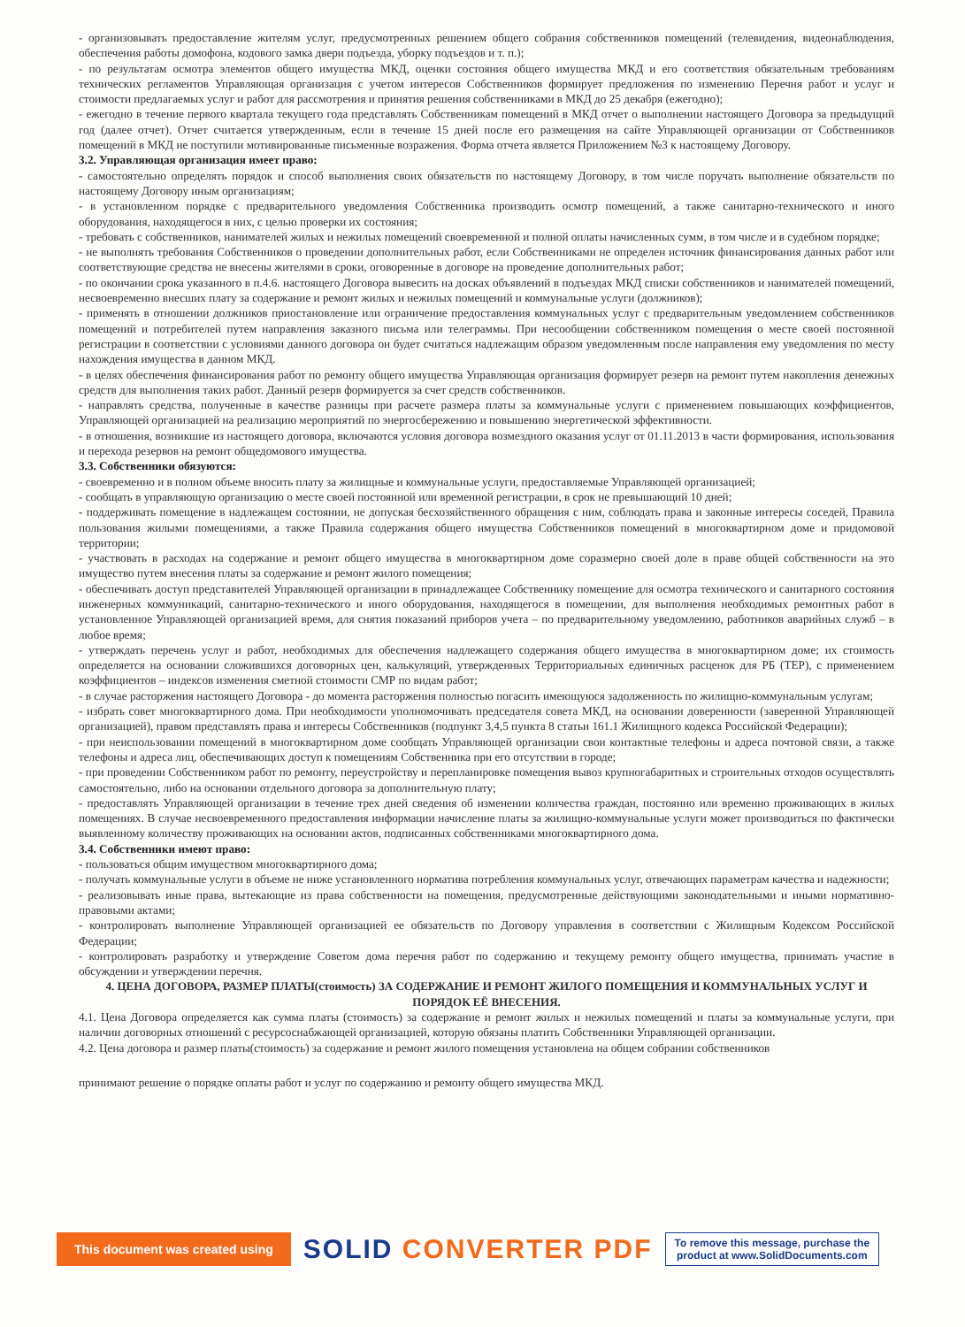- организовывать предоставление жителям услуг, предусмотренных решением общего собрания собственников помещений (телевидения, видеонаблюдения, обеспечения работы домофона, кодового замка двери подъезда, уборку подъездов и т. п.);
- по результатам осмотра элементов общего имущества МКД, оценки состояния общего имущества МКД и его соответствия обязательным требованиям технических регламентов Управляющая организация с учетом интересов Собственников формирует предложения по изменению Перечня работ и услуг и стоимости предлагаемых услуг и работ для рассмотрения и принятия решения собственниками в МКД до 25 декабря (ежегодно);
- ежегодно в течение первого квартала текущего года представлять Собственникам помещений в МКД отчет о выполнении настоящего Договора за предыдущий год (далее отчет). Отчет считается утвержденным, если в течение 15 дней после его размещения на сайте Управляющей организации от Собственников помещений в МКД не поступили мотивированные письменные возражения. Форма отчета является Приложением №3 к настоящему Договору.
3.2. Управляющая организация имеет право:
- самостоятельно определять порядок и способ выполнения своих обязательств по настоящему Договору, в том числе поручать выполнение обязательств по настоящему Договору иным организациям;
- в установленном порядке с предварительного уведомления Собственника производить осмотр помещений, а также санитарно-технического и иного оборудования, находящегося в них, с целью проверки их состояния;
- требовать с собственников, нанимателей жилых и нежилых помещений своевременной и полной оплаты начисленных сумм, в том числе и в судебном порядке;
- не выполнять требования Собственников о проведении дополнительных работ, если Собственниками не определен источник финансирования данных работ или соответствующие средства не внесены жителями в сроки, оговоренные в договоре на проведение дополнительных работ;
- по окончании срока указанного в п.4.6. настоящего Договора вывесить на досках объявлений в подъездах МКД списки собственников и нанимателей помещений, несвоевременно внесших плату за содержание и ремонт жилых и нежилых помещений и коммунальные услуги (должников);
- применять в отношении должников приостановление или ограничение предоставления коммунальных услуг с предварительным уведомлением собственников помещений и потребителей путем направления заказного письма или телеграммы. При несообщении собственником помещения о месте своей постоянной регистрации в соответствии с условиями данного договора он будет считаться надлежащим образом уведомленным после направления ему уведомления по месту нахождения имущества в данном МКД.
- в целях обеспечения финансирования работ по ремонту общего имущества Управляющая организация формирует резерв на ремонт путем накопления денежных средств для выполнения таких работ. Данный резерв формируется за счет средств собственников.
- направлять средства, полученные в качестве разницы при расчете размера платы за коммунальные услуги с применением повышающих коэффициентов, Управляющей организацией на реализацию мероприятий по энергосбережению и повышению энергетической эффективности.
- в отношения, возникшие из настоящего договора, включаются условия договора возмездного оказания услуг от 01.11.2013 в части формирования, использования и перехода резервов на ремонт общедомового имущества.
3.3. Собственники обязуются:
- своевременно и в полном объеме вносить плату за жилищные и коммунальные услуги, предоставляемые Управляющей организацией;
- сообщать в управляющую организацию о месте своей постоянной или временной регистрации, в срок не превышающий 10 дней;
- поддерживать помещение в надлежащем состоянии, не допуская бесхозяйственного обращения с ним, соблюдать права и законные интересы соседей, Правила пользования жилыми помещениями, а также Правила содержания общего имущества Собственников помещений в многоквартирном доме и придомовой территории;
- участвовать в расходах на содержание и ремонт общего имущества в многоквартирном доме соразмерно своей доле в праве общей собственности на это имущество путем внесения платы за содержание и ремонт жилого помещения;
- обеспечивать доступ представителей Управляющей организации в принадлежащее Собственнику помещение для осмотра технического и санитарного состояния инженерных коммуникаций, санитарно-технического и иного оборудования, находящегося в помещении, для выполнения необходимых ремонтных работ в установленное Управляющей организацией время, для снятия показаний приборов учета – по предварительному уведомлению, работников аварийных служб – в любое время;
- утверждать перечень услуг и работ, необходимых для обеспечения надлежащего содержания общего имущества в многоквартирном доме; их стоимость определяется на основании сложившихся договорных цен, калькуляций, утвержденных Территориальных единичных расценок для РБ (ТЕР), с применением коэффициентов – индексов изменения сметной стоимости СМР по видам работ;
- в случае расторжения настоящего Договора - до момента расторжения полностью погасить имеющуюся задолженность по жилищно-коммунальным услугам;
- избрать совет многоквартирного дома. При необходимости уполномочивать председателя совета МКД, на основании доверенности (заверенной Управляющей организацией), правом представлять права и интересы Собственников (подпункт 3,4,5 пункта 8 статьи 161.1 Жилищного кодекса Российской Федерации);
- при неиспользовании помещений в многоквартирном доме сообщать Управляющей организации свои контактные телефоны и адреса почтовой связи, а также телефоны и адреса лиц, обеспечивающих доступ к помещениям Собственника при его отсутствии в городе;
- при проведении Собственником работ по ремонту, переустройству и перепланировке помещения вывоз крупногабаритных и строительных отходов осуществлять самостоятельно, либо на основании отдельного договора за дополнительную плату;
- предоставлять Управляющей организации в течение трех дней сведения об изменении количества граждан, постоянно или временно проживающих в жилых помещениях. В случае несвоевременного предоставления информации начисление платы за жилищно-коммунальные услуги может производиться по фактически выявленному количеству проживающих на основании актов, подписанных собственниками многоквартирного дома.
3.4. Собственники имеют право:
- пользоваться общим имуществом многоквартирного дома;
- получать коммунальные услуги в объеме не ниже установленного норматива потребления коммунальных услуг, отвечающих параметрам качества и надежности;
- реализовывать иные права, вытекающие из права собственности на помещения, предусмотренные действующими законодательными и иными нормативно-правовыми актами;
- контролировать выполнение Управляющей организацией ее обязательств по Договору управления в соответствии с Жилищным Кодексом Российской Федерации;
- контролировать разработку и утверждение Советом дома перечня работ по содержанию и текущему ремонту общего имущества, принимать участие в обсуждении и утверждении перечня.
4. ЦЕНА ДОГОВОРА, РАЗМЕР ПЛАТЫ(стоимость) ЗА СОДЕРЖАНИЕ И РЕМОНТ ЖИЛОГО ПОМЕЩЕНИЯ И КОММУНАЛЬНЫХ УСЛУГ И ПОРЯДОК ЕЁ ВНЕСЕНИЯ.
4.1. Цена Договора определяется как сумма платы (стоимость) за содержание и ремонт жилых и нежилых помещений и платы за коммунальные услуги, при наличии договорных отношений с ресурсоснабжающей организацией, которую обязаны платить Собственники Управляющей организации.
4.2. Цена договора и размер платы(стоимость) за содержание и ремонт жилого помещения установлена на общем собрании собственников
принимают решение о порядке оплаты работ и услуг по содержанию и ремонту общего имущества МКД.
This document was created using
SOLID CONVERTER PDF
To remove this message, purchase the
product at www.SolidDocuments.com